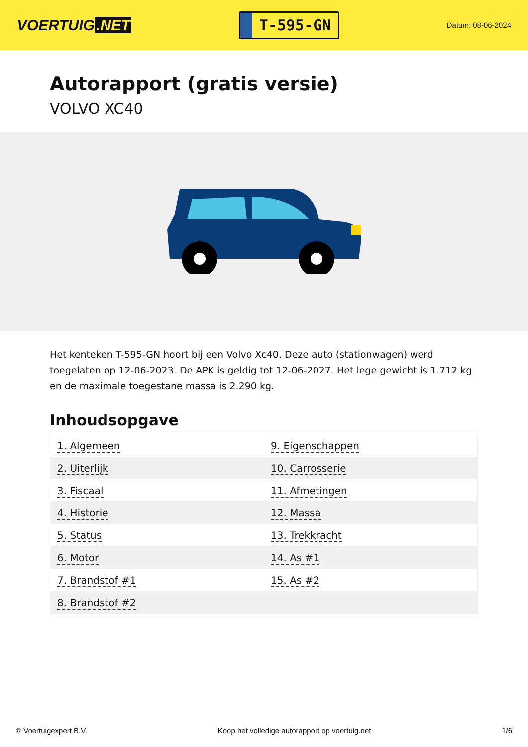VOERTUIG.NET
T-595-GN
Datum: 08-06-2024
Autorapport (gratis versie)
VOLVO XC40
Het kenteken T-595-GN hoort bij een Volvo Xc40. Deze auto (stationwagen) werd toegelaten op 12-06-2023. De APK is geldig tot 12-06-2027. Het lege gewicht is 1.712 kg en de maximale toegestane massa is 2.290 kg.
Inhoudsopgave
| 1. Algemeen | 9. Eigenschappen |
| 2. Uiterlijk | 10. Carrosserie |
| 3. Fiscaal | 11. Afmetingen |
| 4. Historie | 12. Massa |
| 5. Status | 13. Trekkracht |
| 6. Motor | 14. As #1 |
| 7. Brandstof #1 | 15. As #2 |
| 8. Brandstof #2 | |
© Voertuigexpert B.V. Koop het volledige autorapport op voertuig.net 1/6